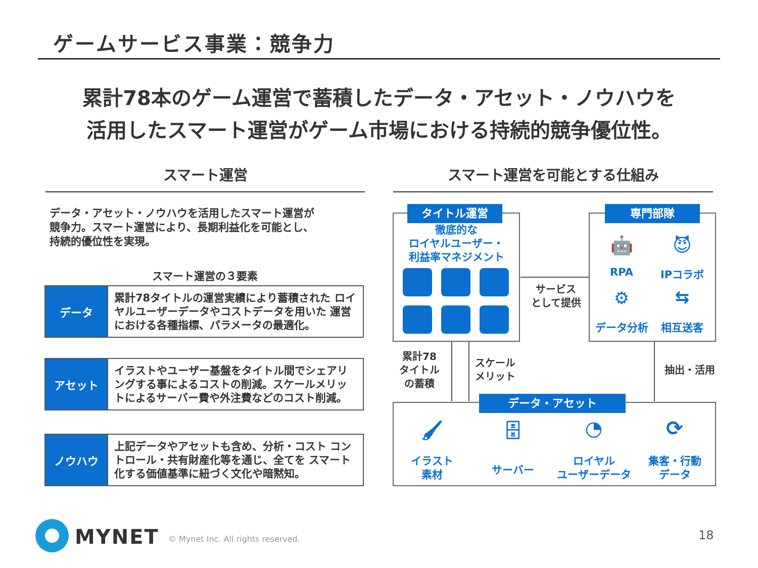ゲームサービス事業：競争力
累計78本のゲーム運営で蓄積したデータ・アセット・ノウハウを
活用したスマート運営がゲーム市場における持続的競争優位性。
スマート運営 スマート運営を可能とする仕組み
データ・アセット・ノウハウを活用したスマート運営が
競争力。スマート運営により、長期利益化を可能とし、
持続的優位性を実現。
スマート運営の３要素
| データ | 累計78タイトルの運営実績により蓄積された ロイヤルユーザーデータやコストデータを用いた 運営における各種指標、パラメータの最適化。 |
| アセット | イラストやユーザー基盤をタイトル間でシェアリングする事によるコストの削減。スケールメリットによるサーバー費や外注費などのコスト削減。 |
| ノウハウ | 上記データやアセットも含め、分析・コスト コントロール・共有財産化等を通じ、全てを スマート化する価値基準に紐づく文化や暗黙知。 |
タイトル運営
徹底的な
ロイヤルユーザー・
利益率マネジメント
専門部隊
🤖 😈
RPA IPコラボ
⚙ ⇆
データ分析 相互送客
サービス
として提供
累計78
タイトル
の蓄積
スケール
メリット
抽出・活用
データ・アセット
🖌 🗄 ◔ ⟳
イラスト
素材
サーバー
ロイヤル
ユーザーデータ
集客・行動
データ
MYNET
© Mynet Inc. All rights reserved.
18